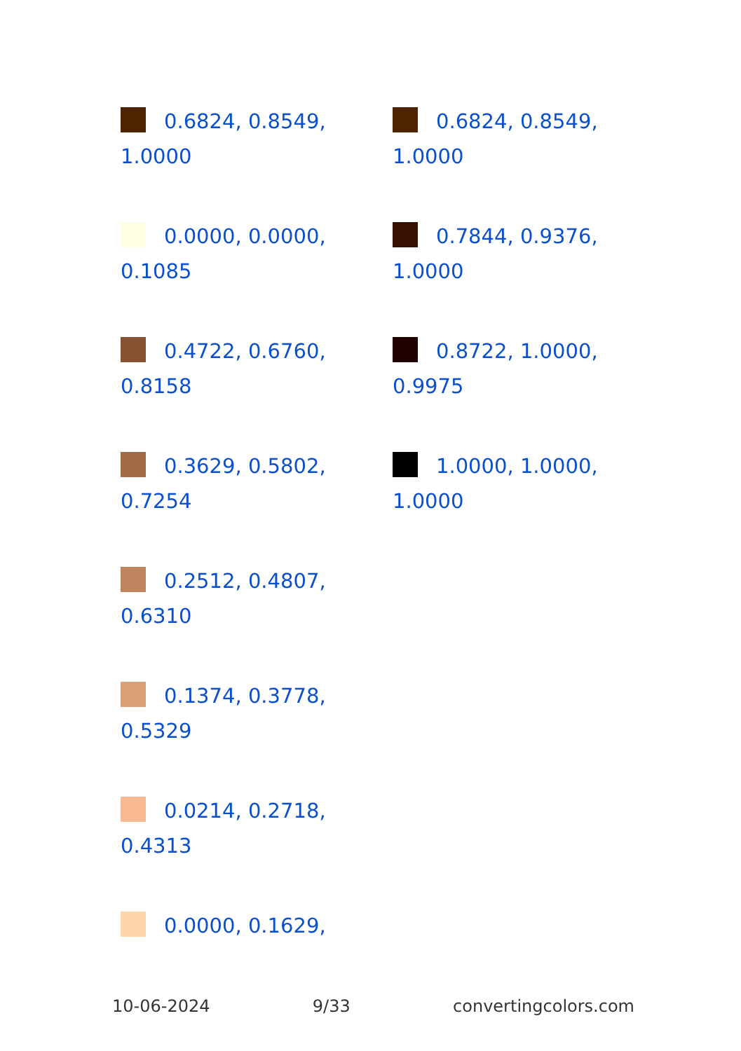0.6824, 0.8549, 1.0000
0.0000, 0.0000, 0.1085
0.4722, 0.6760, 0.8158
0.3629, 0.5802, 0.7254
0.2512, 0.4807, 0.6310
0.1374, 0.3778, 0.5329
0.0214, 0.2718, 0.4313
0.0000, 0.1629,
0.6824, 0.8549, 1.0000
0.7844, 0.9376, 1.0000
0.8722, 1.0000, 0.9975
1.0000, 1.0000, 1.0000
10-06-2024 9/33 convertingcolors.com